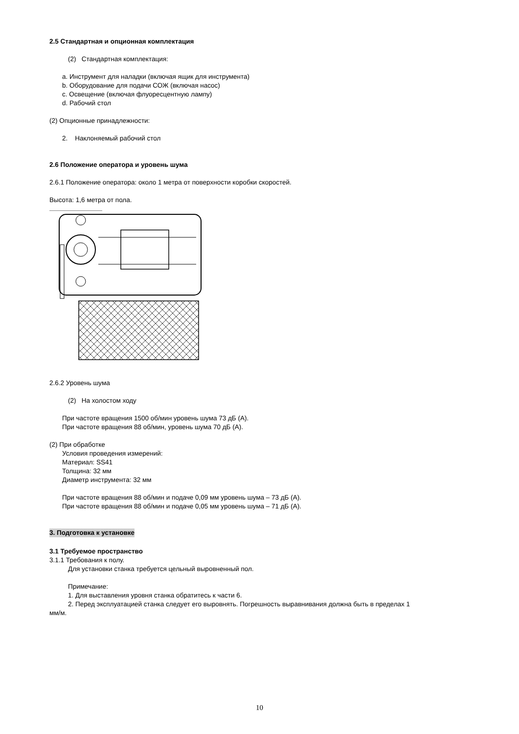2.5 Стандартная и опционная комплектация
(2) Стандартная комплектация:
a. Инструмент для наладки (включая ящик для инструмента)
b. Оборудование для подачи СОЖ (включая насос)
c. Освещение (включая флуоресцентную лампу)
d. Рабочий стол
(2) Опционные принадлежности:
2. Наклоняемый рабочий стол
2.6 Положение оператора и уровень шума
2.6.1 Положение оператора: около 1 метра от поверхности коробки скоростей.
Высота: 1,6 метра от пола.
2.6.2 Уровень шума
(2) На холостом ходу
При частоте вращения 1500 об/мин уровень шума 73 дБ (А).
При частоте вращения 88 об/мин, уровень шума 70 дБ (А).
(2) При обработке
Условия проведения измерений:
Материал: SS41
Толщина: 32 мм
Диаметр инструмента: 32 мм
При частоте вращения 88 об/мин и подаче 0,09 мм уровень шума – 73 дБ (А).
При частоте вращения 88 об/мин и подаче 0,05 мм уровень шума – 71 дБ (А).
3. Подготовка к установке
3.1 Требуемое пространство
3.1.1 Требования к полу.
Для установки станка требуется цельный выровненный пол.
Примечание:
1. Для выставления уровня станка обратитесь к части 6.
2. Перед эксплуатацией станка следует его выровнять. Погрешность выравнивания должна быть в пределах 1
мм/м.
10